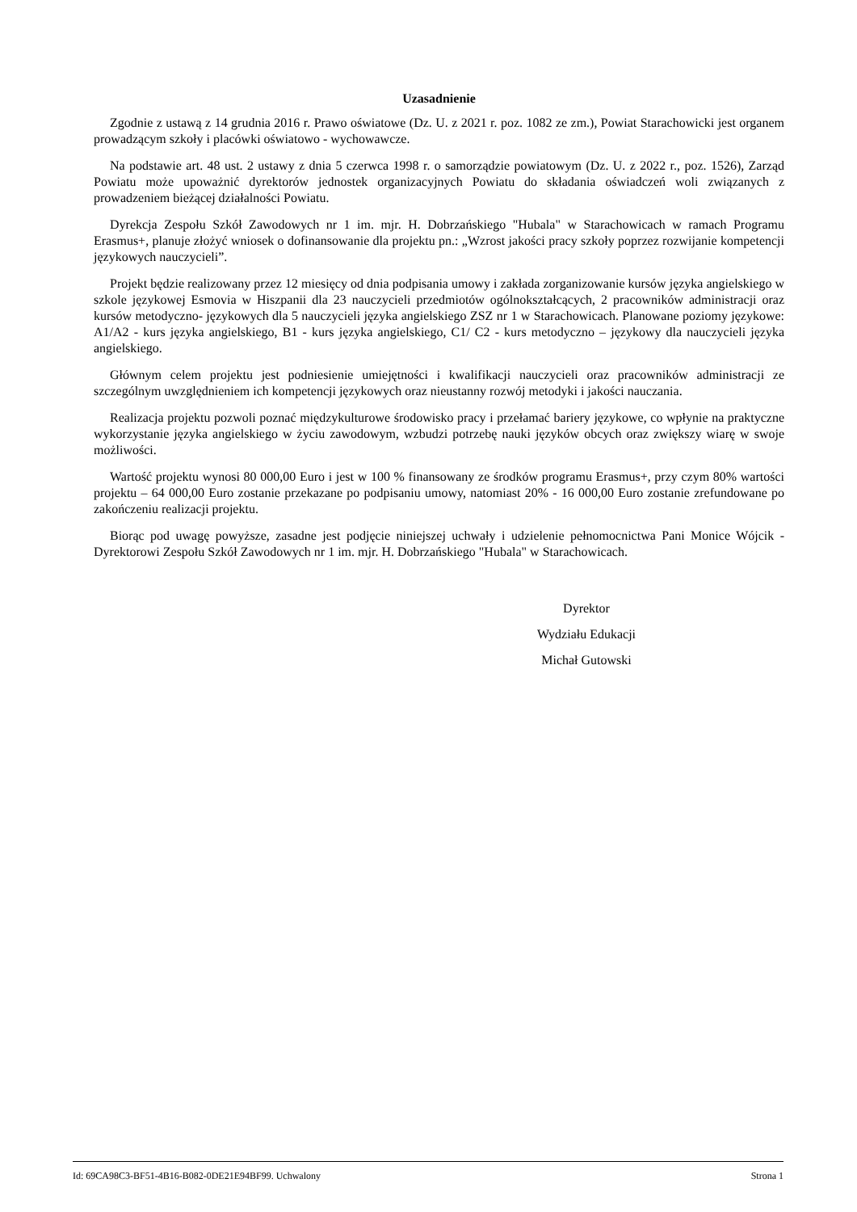Uzasadnienie
Zgodnie z ustawą z 14 grudnia 2016 r. Prawo oświatowe (Dz. U. z 2021 r. poz. 1082 ze zm.), Powiat Starachowicki jest organem prowadzącym szkoły i placówki oświatowo - wychowawcze.
Na podstawie art. 48 ust. 2 ustawy z dnia 5 czerwca 1998 r. o samorządzie powiatowym (Dz. U. z 2022 r., poz. 1526), Zarząd Powiatu może upoważnić dyrektorów jednostek organizacyjnych Powiatu do składania oświadczeń woli związanych z prowadzeniem bieżącej działalności Powiatu.
Dyrekcja Zespołu Szkół Zawodowych nr 1 im. mjr. H. Dobrzańskiego "Hubala" w Starachowicach w ramach Programu Erasmus+, planuje złożyć wniosek o dofinansowanie dla projektu pn.: „Wzrost jakości pracy szkoły poprzez rozwijanie kompetencji językowych nauczycieli”.
Projekt będzie realizowany przez 12 miesięcy od dnia podpisania umowy i zakłada zorganizowanie kursów języka angielskiego w szkole językowej Esmovia w Hiszpanii dla 23 nauczycieli przedmiotów ogólnokształcących, 2 pracowników administracji oraz kursów metodyczno- językowych dla 5 nauczycieli języka angielskiego ZSZ nr 1 w Starachowicach. Planowane poziomy językowe: A1/A2 - kurs języka angielskiego, B1 - kurs języka angielskiego, C1/ C2 - kurs metodyczno – językowy dla nauczycieli języka angielskiego.
Głównym celem projektu jest podniesienie umiejętności i kwalifikacji nauczycieli oraz pracowników administracji ze szczególnym uwzględnieniem ich kompetencji językowych oraz nieustanny rozwój metodyki i jakości nauczania.
Realizacja projektu pozwoli poznać międzykulturowe środowisko pracy i przełamać bariery językowe, co wpłynie na praktyczne wykorzystanie języka angielskiego w życiu zawodowym, wzbudzi potrzebę nauki języków obcych oraz zwiększy wiarę w swoje możliwości.
Wartość projektu wynosi 80 000,00 Euro i jest w 100 % finansowany ze środków programu Erasmus+, przy czym 80% wartości projektu – 64 000,00 Euro zostanie przekazane po podpisaniu umowy, natomiast 20% - 16 000,00 Euro zostanie zrefundowane po zakończeniu realizacji projektu.
Biorąc pod uwagę powyższe, zasadne jest podjęcie niniejszej uchwały i udzielenie pełnomocnictwa Pani Monice Wójcik - Dyrektorowi Zespołu Szkół Zawodowych nr 1 im. mjr. H. Dobrzańskiego "Hubala" w Starachowicach.
Dyrektor
Wydziału Edukacji
Michał Gutowski
Id: 69CA98C3-BF51-4B16-B082-0DE21E94BF99. Uchwalony Strona 1